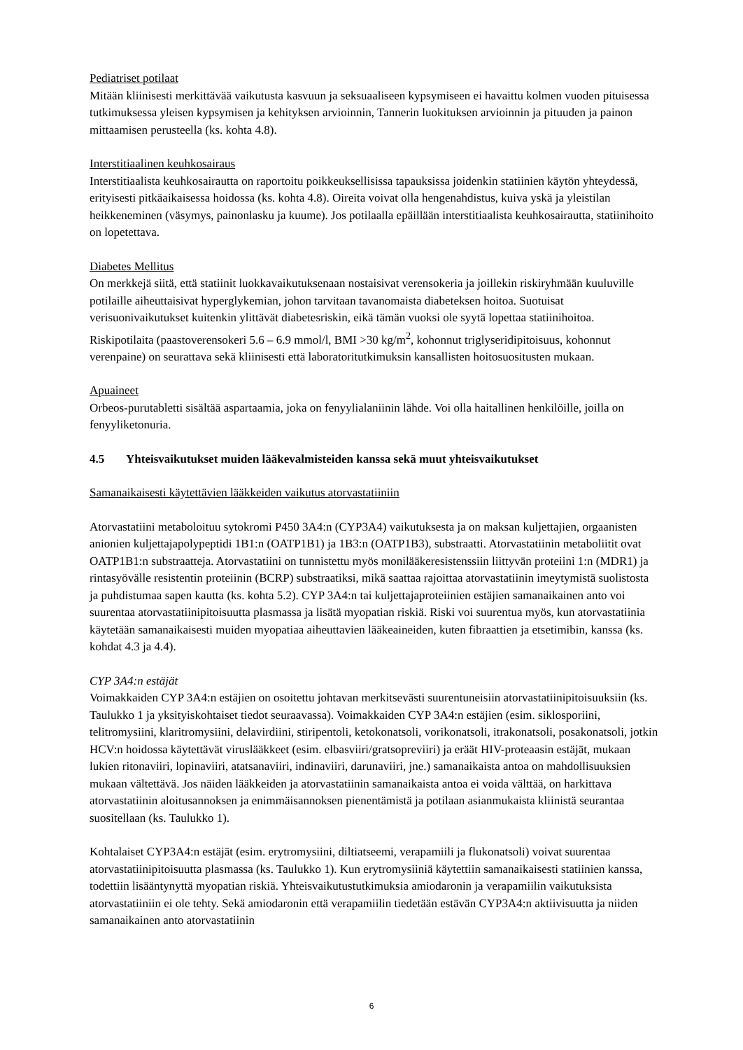Pediatriset potilaat
Mitään kliinisesti merkittävää vaikutusta kasvuun ja seksuaaliseen kypsymiseen ei havaittu kolmen vuoden pituisessa tutkimuksessa yleisen kypsymisen ja kehityksen arvioinnin, Tannerin luokituksen arvioinnin ja pituuden ja painon mittaamisen perusteella (ks. kohta 4.8).
Interstitiaalinen keuhkosairaus
Interstitiaalista keuhkosairautta on raportoitu poikkeuksellisissa tapauksissa joidenkin statiinien käytön yhteydessä, erityisesti pitkäaikaisessa hoidossa (ks. kohta 4.8). Oireita voivat olla hengenahdistus, kuiva yskä ja yleistilan heikkeneminen (väsymys, painonlasku ja kuume). Jos potilaalla epäillään interstitiaalista keuhkosairautta, statiinihoito on lopetettava.
Diabetes Mellitus
On merkkejä siitä, että statiinit luokkavaikutuksenaan nostaisivat verensokeria ja joillekin riskiryhmään kuuluville potilaille aiheuttaisivat hyperglykemian, johon tarvitaan tavanomaista diabeteksen hoitoa. Suotuisat verisuonivaikutukset kuitenkin ylittävät diabetesriskin, eikä tämän vuoksi ole syytä lopettaa statiinihoitoa. Riskipotilaita (paastoverensokeri 5.6 – 6.9 mmol/l, BMI >30 kg/m<sup>2</sup>, kohonnut triglyseridipitoisuus, kohonnut verenpaine) on seurattava sekä kliinisesti että laboratoritutkimuksin kansallisten hoitosuositusten mukaan.
Apuaineet
Orbeos-purutabletti sisältää aspartaamia, joka on fenyylialaniinin lähde. Voi olla haitallinen henkilöille, joilla on fenyyliketonuria.
4.5 Yhteisvaikutukset muiden lääkevalmisteiden kanssa sekä muut yhteisvaikutukset
Samanaikaisesti käytettävien lääkkeiden vaikutus atorvastatiiniin
Atorvastatiini metaboloituu sytokromi P450 3A4:n (CYP3A4) vaikutuksesta ja on maksan kuljettajien, orgaanisten anionien kuljettajapolypeptidi 1B1:n (OATP1B1) ja 1B3:n (OATP1B3), substraatti. Atorvastatiinin metaboliitit ovat OATP1B1:n substraatteja. Atorvastatiini on tunnistettu myös monilääkeresistenssiin liittyvän proteiini 1:n (MDR1) ja rintasyövälle resistentin proteiinin (BCRP) substraatiksi, mikä saattaa rajoittaa atorvastatiinin imeytymistä suolistosta ja puhdistumaa sapen kautta (ks. kohta 5.2). CYP 3A4:n tai kuljettajaproteiinien estäjien samanaikainen anto voi suurentaa atorvastatiinipitoisuutta plasmassa ja lisätä myopatian riskiä. Riski voi suurentua myös, kun atorvastatiinia käytetään samanaikaisesti muiden myopatiaa aiheuttavien lääkeaineiden, kuten fibraattien ja etsetimibin, kanssa (ks. kohdat 4.3 ja 4.4).
CYP 3A4:n estäjät
Voimakkaiden CYP 3A4:n estäjien on osoitettu johtavan merkitsevästi suurentuneisiin atorvastatiinipitoisuuksiin (ks. Taulukko 1 ja yksityiskohtaiset tiedot seuraavassa). Voimakkaiden CYP 3A4:n estäjien (esim. siklosporiini, telitromysiini, klaritromysiini, delavirdiini, stiripentoli, ketokonatsoli, vorikonatsoli, itrakonatsoli, posakonatsoli, jotkin HCV:n hoidossa käytettävät viruslääkkeet (esim. elbasviiri/gratsopreviiri) ja eräät HIV-proteaasin estäjät, mukaan lukien ritonaviiri, lopinaviiri, atatsanaviiri, indinaviiri, darunaviiri, jne.) samanaikaista antoa on mahdollisuuksien mukaan vältettävä. Jos näiden lääkkeiden ja atorvastatiinin samanaikaista antoa ei voida välttää, on harkittava atorvastatiinin aloitusannoksen ja enimmäisannoksen pienentämistä ja potilaan asianmukaista kliinistä seurantaa suositellaan (ks. Taulukko 1).
Kohtalaiset CYP3A4:n estäjät (esim. erytromysiini, diltiatseemi, verapamiili ja flukonatsoli) voivat suurentaa atorvastatiinipitoisuutta plasmassa (ks. Taulukko 1). Kun erytromysiiniä käytettiin samanaikaisesti statiinien kanssa, todettiin lisääntynyttä myopatian riskiä. Yhteisvaikutustutkimuksia amiodaronin ja verapamiilin vaikutuksista atorvastatiiniin ei ole tehty. Sekä amiodaronin että verapamiilin tiedetään estävän CYP3A4:n aktiivisuutta ja niiden samanaikainen anto atorvastatiinin
6